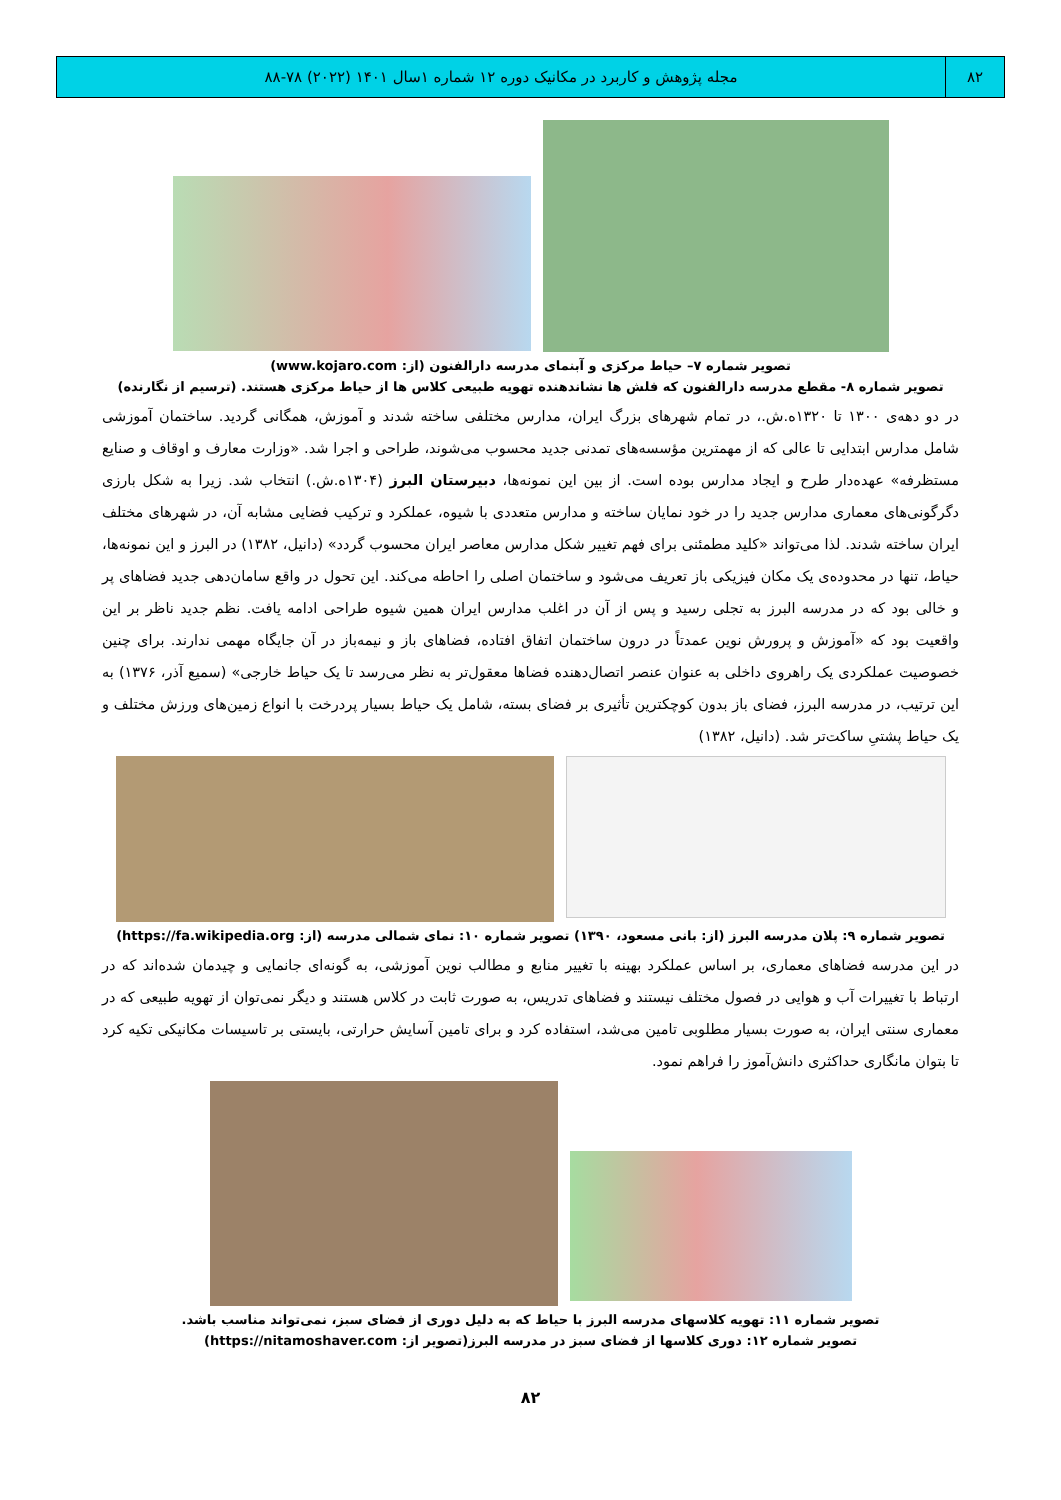۸۲
مجله پژوهش و کاربرد در مکانیک دوره ۱۲ شماره ۱سال ۱۴۰۱ (۲۰۲۲) ۷۸-۸۸
تصویر شماره ۷– حیاط مرکزی و آبنمای مدرسه دارالفنون (از: www.kojaro.com)
تصویر شماره ۸- مقطع مدرسه دارالفنون که فلش ها نشاندهنده تهویه طبیعی کلاس ها از حیاط مرکزی هستند. (ترسیم از نگارنده)
در دو دهه‌ی ۱۳۰۰ تا ۱۳۲۰ه.ش.، در تمام شهرهای بزرگ ایران، مدارس مختلفی ساخته شدند و آموزش، همگانی گردید. ساختمان آموزشی شامل مدارس ابتدایی تا عالی که از مهمترین مؤسسه‌های تمدنی جدید محسوب می‌شوند، طراحی و اجرا شد. «وزارت معارف و اوقاف و صنایع مستظرفه» عهده‌دار طرح و ایجاد مدارس بوده است. از بین این نمونه‌ها، دبیرستان البرز (۱۳۰۴ه.ش.) انتخاب شد. زیرا به شکل بارزی دگرگونی‌های معماری مدارس جدید را در خود نمایان ساخته و مدارس متعددی با شیوه، عملکرد و ترکیب فضایی مشابه آن، در شهرهای مختلف ایران ساخته شدند. لذا می‌تواند «کلید مطمئنی برای فهم تغییر شکل مدارس معاصر ایران محسوب گردد» (دانیل، ۱۳۸۲) در البرز و این نمونه‌ها، حیاط، تنها در محدوده‌ی یک مکان فیزیکی باز تعریف می‌شود و ساختمان اصلی را احاطه می‌کند. این تحول در واقع سامان‌دهی جدید فضاهای پر و خالی بود که در مدرسه البرز به تجلی رسید و پس از آن در اغلب مدارس ایران همین شیوه طراحی ادامه یافت. نظم جدید ناظر بر این واقعیت بود که «آموزش و پرورش نوین عمدتاً در درون ساختمان اتفاق افتاده، فضاهای باز و نیمه‌باز در آن جایگاه مهمی ندارند. برای چنین خصوصیت عملکردی یک راهروی داخلی به عنوان عنصر اتصال‌دهنده فضاها معقول‌تر به نظر می‌رسد تا یک حیاط خارجی» (سمیع آذر، ۱۳۷۶) به این ترتیب، در مدرسه البرز، فضای باز بدون کوچکترین تأثیری بر فضای بسته، شامل یک حیاط بسیار پردرخت با انواع زمین‌های ورزش مختلف و یک حیاط پشتیِ ساکت‌تر شد. (دانیل، ۱۳۸۲)
تصویر شماره ۹: پلان مدرسه البرز (از: بانی مسعود، ۱۳۹۰) تصویر شماره ۱۰: نمای شمالی مدرسه (از: https://fa.wikipedia.org)
در این مدرسه فضاهای معماری، بر اساس عملکرد بهینه با تغییر منابع و مطالب نوین آموزشی، به گونه‌ای جانمایی و چیدمان شده‌اند که در ارتباط با تغییرات آب و هوایی در فصول مختلف نیستند و فضاهای تدریس، به صورت ثابت در کلاس هستند و دیگر نمی‌توان از تهویه طبیعی که در معماری سنتی ایران، به صورت بسیار مطلوبی تامین می‌شد، استفاده کرد و برای تامین آسایش حرارتی، بایستی بر تاسیسات مکانیکی تکیه کرد تا بتوان مانگاری حداکثری دانش‌آموز را فراهم نمود.
تصویر شماره ۱۱: تهویه کلاسهای مدرسه البرز با حیاط که به دلیل دوری از فضای سبز، نمی‌تواند مناسب باشد.
تصویر شماره ۱۲: دوری کلاسها از فضای سبز در مدرسه البرز(تصویر از: https://nitamoshaver.com)
۸۲